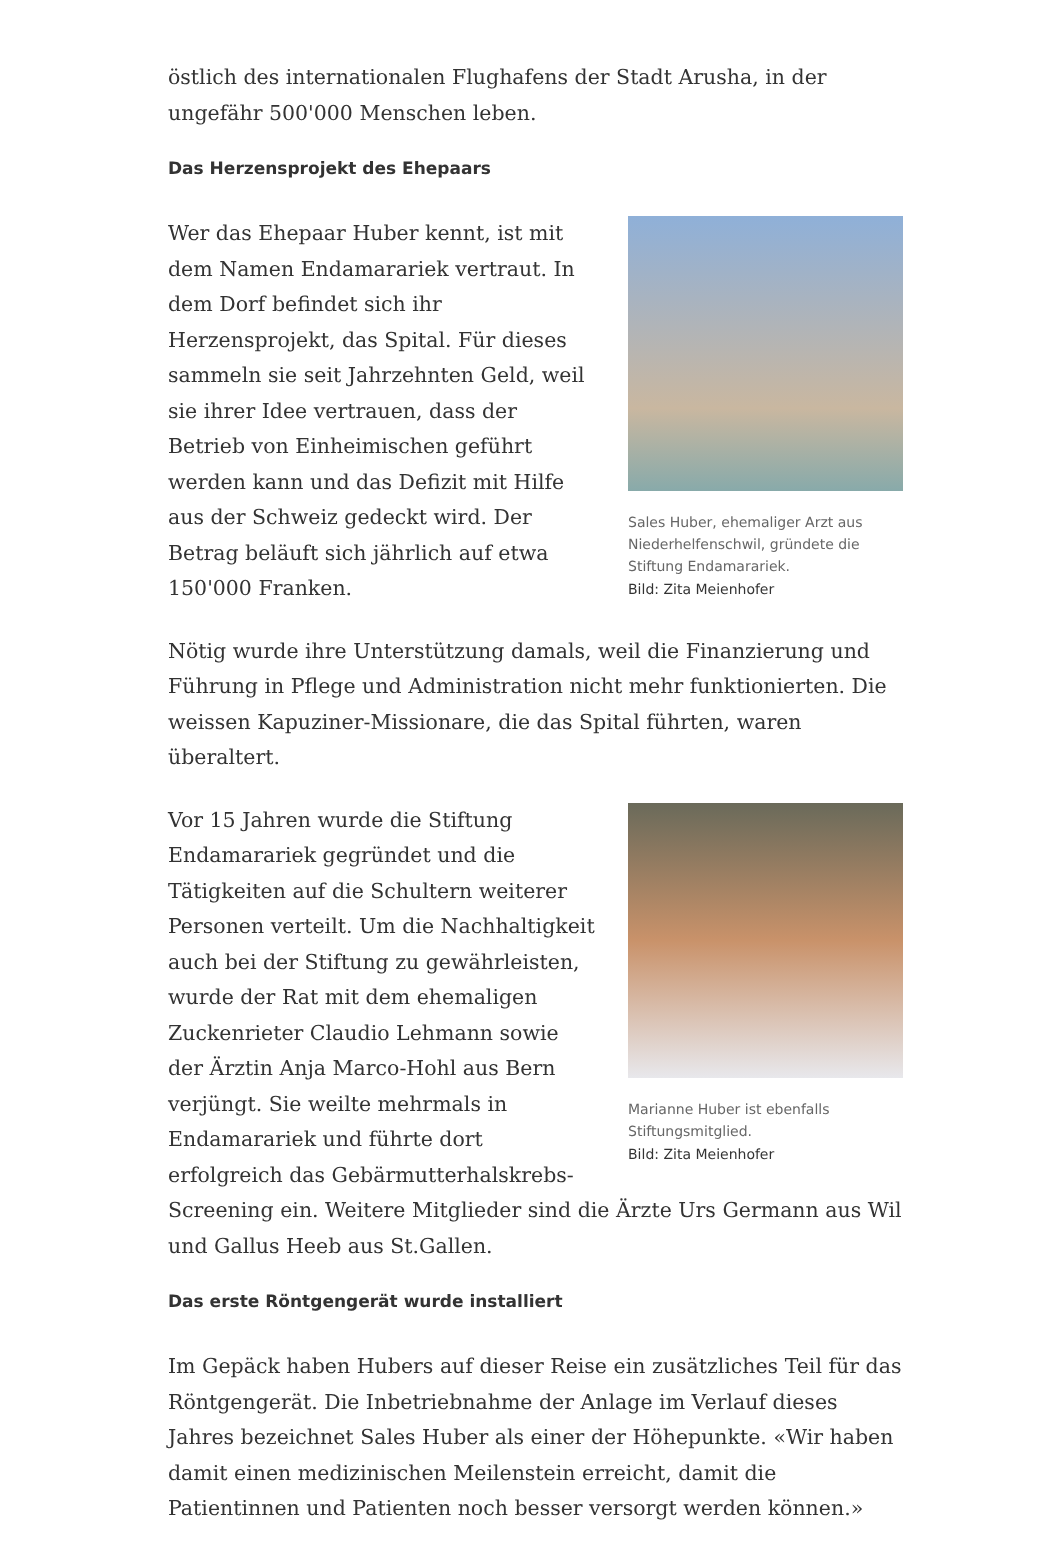östlich des internationalen Flughafens der Stadt Arusha, in der ungefähr 500'000 Menschen leben.
Das Herzensprojekt des Ehepaars
Sales Huber, ehemaliger Arzt aus Niederhelfenschwil, gründete die Stiftung Endamarariek.
Bild: Zita Meienhofer
Wer das Ehepaar Huber kennt, ist mit dem Namen Endamarariek vertraut. In dem Dorf befindet sich ihr Herzensprojekt, das Spital. Für dieses sammeln sie seit Jahrzehnten Geld, weil sie ihrer Idee vertrauen, dass der Betrieb von Einheimischen geführt werden kann und das Defizit mit Hilfe aus der Schweiz gedeckt wird. Der Betrag beläuft sich jährlich auf etwa 150'000 Franken.
Nötig wurde ihre Unterstützung damals, weil die Finanzierung und Führung in Pflege und Administration nicht mehr funktionierten. Die weissen Kapuziner-Missionare, die das Spital führten, waren überaltert.
Marianne Huber ist ebenfalls Stiftungsmitglied.
Bild: Zita Meienhofer
Vor 15 Jahren wurde die Stiftung Endamarariek gegründet und die Tätigkeiten auf die Schultern weiterer Personen verteilt. Um die Nachhaltigkeit auch bei der Stiftung zu gewährleisten, wurde der Rat mit dem ehemaligen Zuckenrieter Claudio Lehmann sowie der Ärztin Anja Marco-Hohl aus Bern verjüngt. Sie weilte mehrmals in Endamarariek und führte dort erfolgreich das Gebärmutterhalskrebs-Screening ein. Weitere Mitglieder sind die Ärzte Urs Germann aus Wil und Gallus Heeb aus St.Gallen.
Das erste Röntgengerät wurde installiert
Im Gepäck haben Hubers auf dieser Reise ein zusätzliches Teil für das Röntgengerät. Die Inbetriebnahme der Anlage im Verlauf dieses Jahres bezeichnet Sales Huber als einer der Höhepunkte. «Wir haben damit einen medizinischen Meilenstein erreicht, damit die Patientinnen und Patienten noch besser versorgt werden können.»